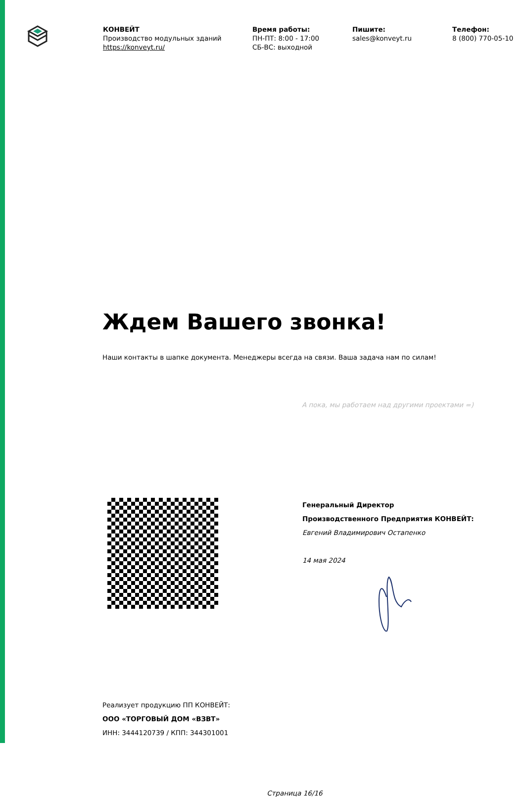КОНВЕЙТ
Производство модульных зданий
https://konveyt.ru/
Время работы:
ПН-ПТ: 8:00 - 17:00
СБ-ВС: выходной
Пишите:
sales@konveyt.ru
Телефон:
8 (800) 770-05-10
Ждем Вашего звонка!
Наши контакты в шапке документа. Менеджеры всегда на связи. Ваша задача нам по силам!
А пока, мы работаем над другими проектами =)
Генеральный Директор
Производственного Предприятия КОНВЕЙТ:
Евгений Владимирович Остапенко
14 мая 2024
Реализует продукцию ПП КОНВЕЙТ:
ООО «ТОРГОВЫЙ ДОМ «ВЗВТ»
ИНН: 3444120739 / КПП: 344301001
Страница 16/16